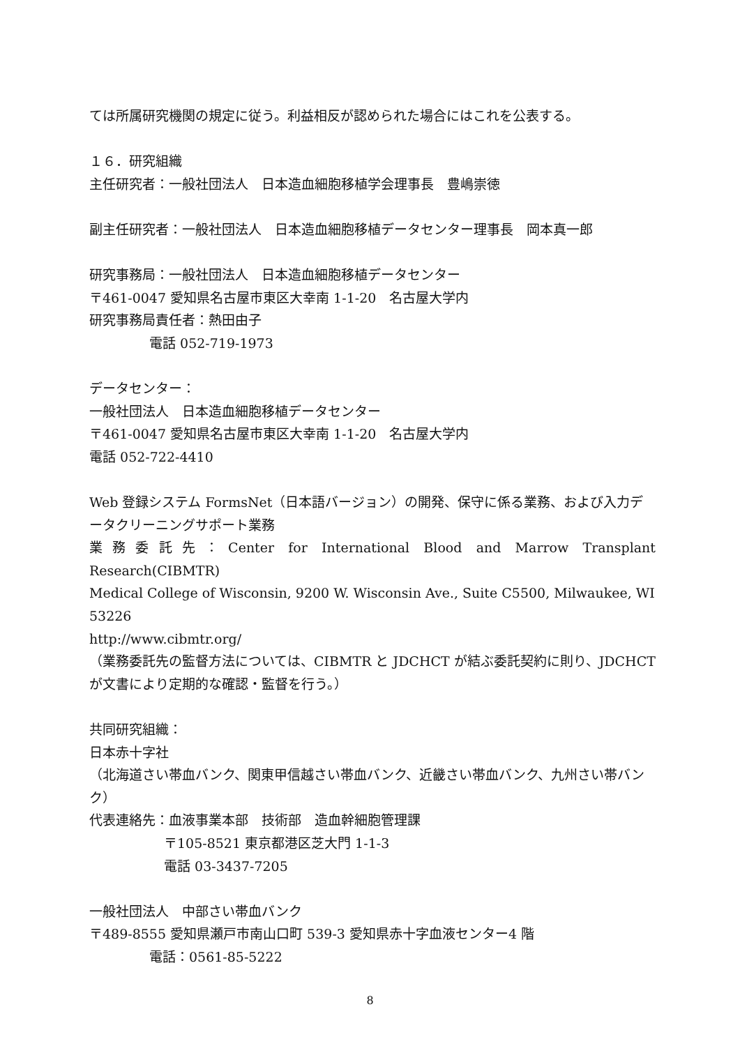ては所属研究機関の規定に従う。利益相反が認められた場合にはこれを公表する。
１６．研究組織
主任研究者：一般社団法人　日本造血細胞移植学会理事長　豊嶋崇徳
副主任研究者：一般社団法人　日本造血細胞移植データセンター理事長　岡本真一郎
研究事務局：一般社団法人　日本造血細胞移植データセンター
〒461-0047 愛知県名古屋市東区大幸南 1-1-20　名古屋大学内
研究事務局責任者：熱田由子
電話 052-719-1973
データセンター：
一般社団法人　日本造血細胞移植データセンター
〒461-0047 愛知県名古屋市東区大幸南 1-1-20　名古屋大学内
電話 052-722-4410
Web 登録システム FormsNet（日本語バージョン）の開発、保守に係る業務、および入力データクリーニングサポート業務
業務委託先：Center for International Blood and Marrow Transplant Research(CIBMTR)
Medical College of Wisconsin, 9200 W. Wisconsin Ave., Suite C5500, Milwaukee, WI 53226
http://www.cibmtr.org/
（業務委託先の監督方法については、CIBMTR と JDCHCT が結ぶ委託契約に則り、JDCHCT が文書により定期的な確認・監督を行う。）
共同研究組織：
日本赤十字社
（北海道さい帯血バンク、関東甲信越さい帯血バンク、近畿さい帯血バンク、九州さい帯バンク）
代表連絡先：血液事業本部　技術部　造血幹細胞管理課
〒105-8521 東京都港区芝大門 1-1-3
電話 03-3437-7205
一般社団法人　中部さい帯血バンク
〒489-8555 愛知県瀬戸市南山口町 539-3 愛知県赤十字血液センター4 階
電話：0561-85-5222
8